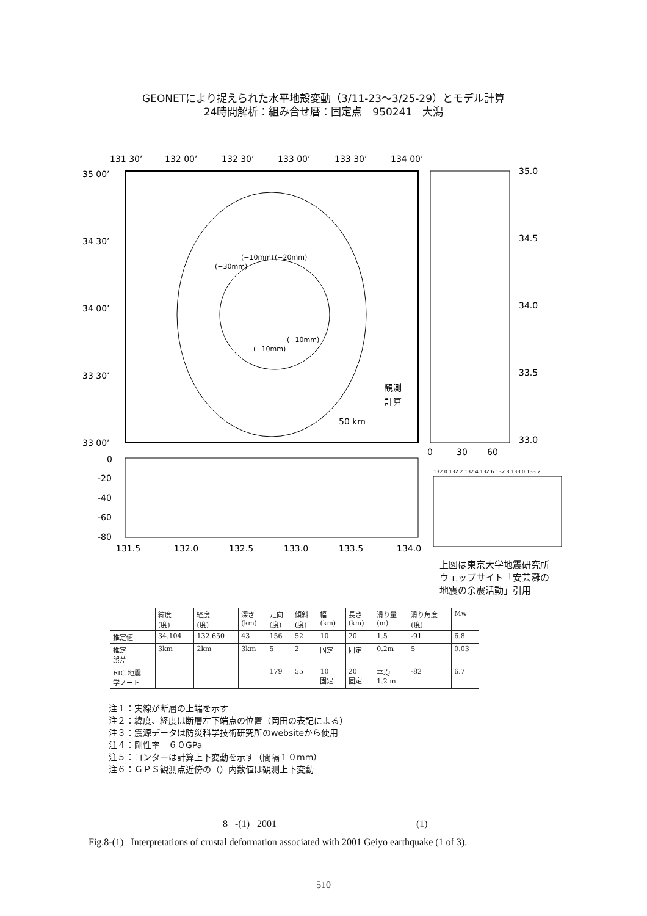GEONETにより捉えられた水平地殻変動（3/11-23〜3/25-29）とモデル計算
24時間解析：組み合せ暦：固定点　950241　大潟
131 30’
132 00’
132 30’
133 00’
133 30’
134 00’
35 00’
34 30’
34 00’
33 30’
33 00’
35.0
34.5
34.0
33.5
33.0
0
30
60
(−10mm)
(−20mm)
(−30mm)
(−10mm)
(−10mm)
観測
計算
50 km
0
-20
-40
-60
-80
131.5
132.0
132.5
133.0
133.5
134.0
132.0 132.2 132.4 132.6 132.8 133.0 133.2
上図は東京大学地震研究所
ウェッブサイト「安芸灘の
地震の余震活動」引用
| | 緯度 (度) | 経度 (度) | 深さ (km) | 走向 (度) | 傾斜 (度) | 幅 (km) | 長さ (km) | 滑り量 (m) | 滑り角度 (度) | Mw |
| --- | --- | --- | --- | --- | --- | --- | --- | --- | --- | --- |
| 推定値 | 34.104 | 132.650 | 43 | 156 | 52 | 10 | 20 | 1.5 | -91 | 6.8 |
| 推定 誤差 | 3km | 2km | 3km | 5 | 2 | 固定 | 固定 | 0.2m | 5 | 0.03 |
| EIC 地震 学ノート | | | | 179 | 55 | 10 固定 | 20 固定 | 平均 1.2 m | -82 | 6.7 |
注１：実線が断層の上端を示す
注２：緯度、経度は断層左下端点の位置（岡田の表記による）
注３：震源データは防災科学技術研究所のwebsiteから使用
注４：剛性率　６０GPa
注５：コンターは計算上下変動を示す（間隔１０mm）
注６：ＧＰＳ観測点近傍の（）内数値は観測上下変動
8 -(1) 2001 (1)
Fig.8-(1) Interpretations of crustal deformation associated with 2001 Geiyo earthquake (1 of 3).
510